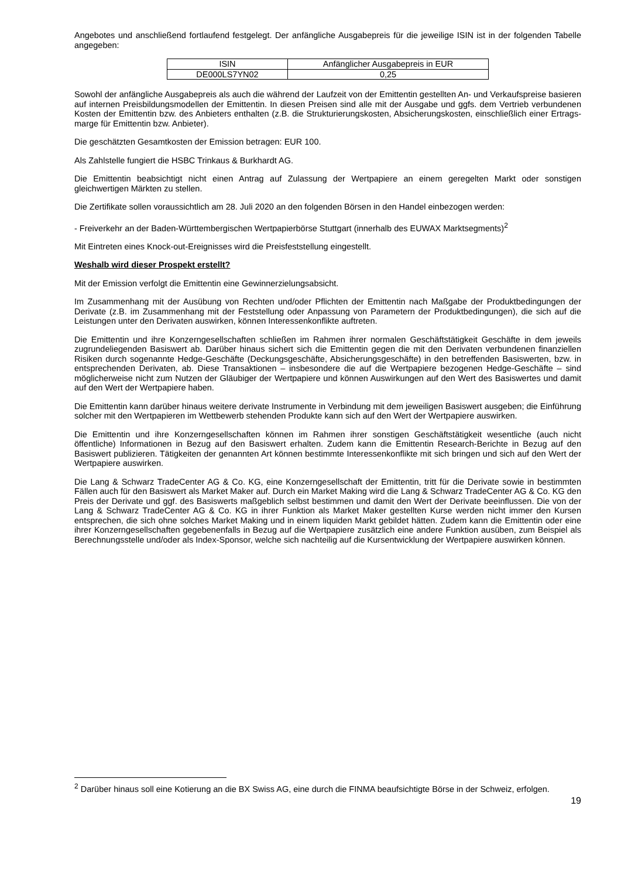Angebotes und anschließend fortlaufend festgelegt. Der anfängliche Ausgabepreis für die jeweilige ISIN ist in der folgenden Tabelle angegeben:
| ISIN | Anfänglicher Ausgabepreis in EUR |
| DE000LS7YN02 | 0,25 |
Sowohl der anfängliche Ausgabepreis als auch die während der Laufzeit von der Emittentin gestellten An- und Verkaufspreise basieren auf internen Preisbildungsmodellen der Emittentin. In diesen Preisen sind alle mit der Ausgabe und ggfs. dem Vertrieb verbundenen Kosten der Emittentin bzw. des Anbieters enthalten (z.B. die Strukturierungskosten, Absicherungskosten, einschließlich einer Ertrags-marge für Emittentin bzw. Anbieter).
Die geschätzten Gesamtkosten der Emission betragen: EUR 100.
Als Zahlstelle fungiert die HSBC Trinkaus & Burkhardt AG.
Die Emittentin beabsichtigt nicht einen Antrag auf Zulassung der Wertpapiere an einem geregelten Markt oder sonstigen gleichwertigen Märkten zu stellen.
Die Zertifikate sollen voraussichtlich am 28. Juli 2020 an den folgenden Börsen in den Handel einbezogen werden:
- Freiverkehr an der Baden-Württembergischen Wertpapierbörse Stuttgart (innerhalb des EUWAX Marktsegments)<sup>2</sup>
Mit Eintreten eines Knock-out-Ereignisses wird die Preisfeststellung eingestellt.
Weshalb wird dieser Prospekt erstellt?
Mit der Emission verfolgt die Emittentin eine Gewinnerzielungsabsicht.
Im Zusammenhang mit der Ausübung von Rechten und/oder Pflichten der Emittentin nach Maßgabe der Produktbedingungen der Derivate (z.B. im Zusammenhang mit der Feststellung oder Anpassung von Parametern der Produktbedingungen), die sich auf die Leistungen unter den Derivaten auswirken, können Interessenkonflikte auftreten.
Die Emittentin und ihre Konzerngesellschaften schließen im Rahmen ihrer normalen Geschäftstätigkeit Geschäfte in dem jeweils zugrundeliegenden Basiswert ab. Darüber hinaus sichert sich die Emittentin gegen die mit den Derivaten verbundenen finanziellen Risiken durch sogenannte Hedge-Geschäfte (Deckungsgeschäfte, Absicherungsgeschäfte) in den betreffenden Basiswerten, bzw. in entsprechenden Derivaten, ab. Diese Transaktionen – insbesondere die auf die Wertpapiere bezogenen Hedge-Geschäfte – sind möglicherweise nicht zum Nutzen der Gläubiger der Wertpapiere und können Auswirkungen auf den Wert des Basiswertes und damit auf den Wert der Wertpapiere haben.
Die Emittentin kann darüber hinaus weitere derivate Instrumente in Verbindung mit dem jeweiligen Basiswert ausgeben; die Einführung solcher mit den Wertpapieren im Wettbewerb stehenden Produkte kann sich auf den Wert der Wertpapiere auswirken.
Die Emittentin und ihre Konzerngesellschaften können im Rahmen ihrer sonstigen Geschäftstätigkeit wesentliche (auch nicht öffentliche) Informationen in Bezug auf den Basiswert erhalten. Zudem kann die Emittentin Research-Berichte in Bezug auf den Basiswert publizieren. Tätigkeiten der genannten Art können bestimmte Interessenkonflikte mit sich bringen und sich auf den Wert der Wertpapiere auswirken.
Die Lang & Schwarz TradeCenter AG & Co. KG, eine Konzerngesellschaft der Emittentin, tritt für die Derivate sowie in bestimmten Fällen auch für den Basiswert als Market Maker auf. Durch ein Market Making wird die Lang & Schwarz TradeCenter AG & Co. KG den Preis der Derivate und ggf. des Basiswerts maßgeblich selbst bestimmen und damit den Wert der Derivate beeinflussen. Die von der Lang & Schwarz TradeCenter AG & Co. KG in ihrer Funktion als Market Maker gestellten Kurse werden nicht immer den Kursen entsprechen, die sich ohne solches Market Making und in einem liquiden Markt gebildet hätten. Zudem kann die Emittentin oder eine ihrer Konzerngesellschaften gegebenenfalls in Bezug auf die Wertpapiere zusätzlich eine andere Funktion ausüben, zum Beispiel als Berechnungsstelle und/oder als Index-Sponsor, welche sich nachteilig auf die Kursentwicklung der Wertpapiere auswirken können.
<sup>2</sup> Darüber hinaus soll eine Kotierung an die BX Swiss AG, eine durch die FINMA beaufsichtigte Börse in der Schweiz, erfolgen.
19